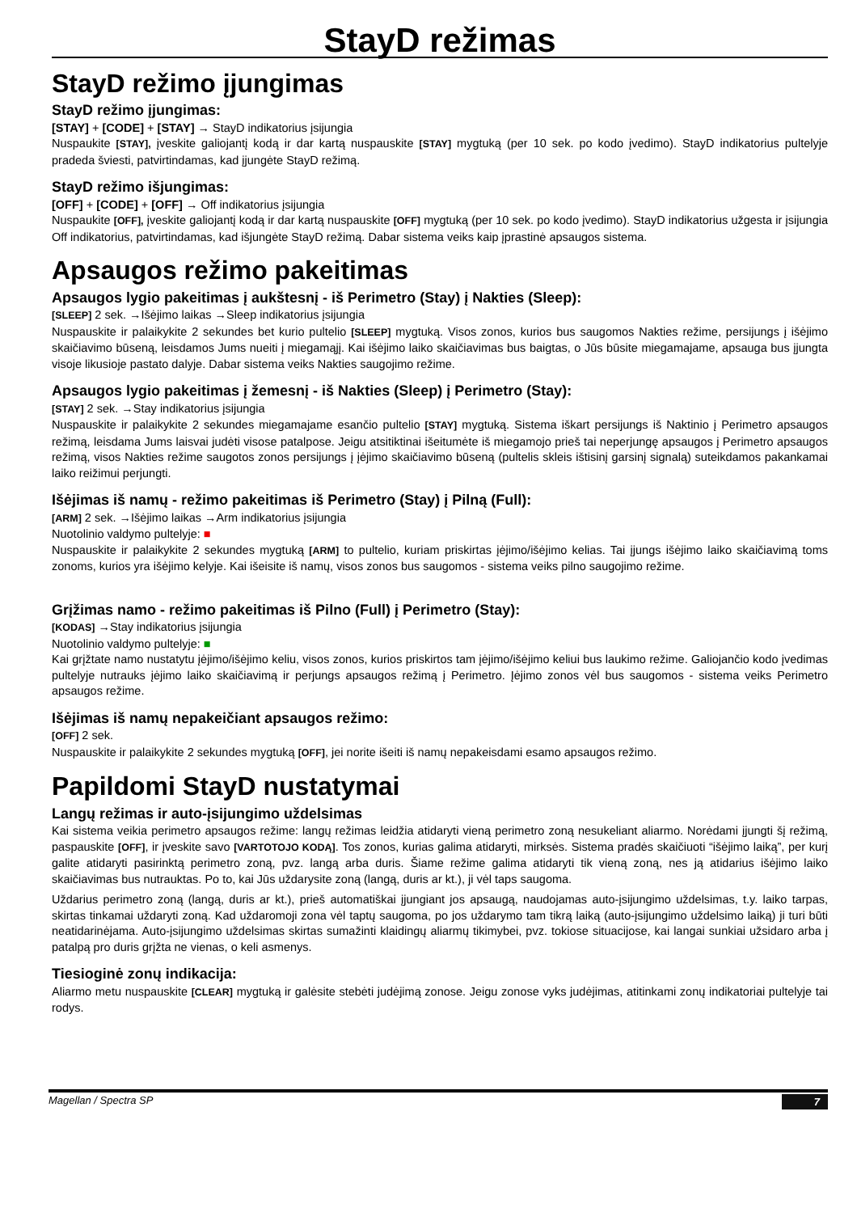StayD režimas
StayD režimo įjungimas
StayD režimo įjungimas:
[STAY] + [CODE] + [STAY] → StayD indikatorius įsijungia
Nuspaukite [STAY], įveskite galiojantį kodą ir dar kartą nuspauskite [STAY] mygtuką (per 10 sek. po kodo įvedimo). StayD indikatorius pultelyje pradeda šviesti, patvirtindamas, kad įjungėte StayD režimą.
StayD režimo išjungimas:
[OFF] + [CODE] + [OFF] → Off indikatorius įsijungia
Nuspaukite [OFF], įveskite galiojantį kodą ir dar kartą nuspauskite [OFF] mygtuką (per 10 sek. po kodo įvedimo). StayD indikatorius užgesta ir įsijungia Off indikatorius, patvirtindamas, kad išjungėte StayD režimą. Dabar sistema veiks kaip įprastinė apsaugos sistema.
Apsaugos režimo pakeitimas
Apsaugos lygio pakeitimas į aukštesnį - iš Perimetro (Stay) į Nakties (Sleep):
[SLEEP] 2 sek. →Išėjimo laikas →Sleep indikatorius įsijungia
Nuspauskite ir palaikykite 2 sekundes bet kurio pultelio [SLEEP] mygtuką. Visos zonos, kurios bus saugomos Nakties režime, persijungs į išėjimo skaičiavimo būseną, leisdamos Jums nueiti į miegamąjį. Kai išėjimo laiko skaičiavimas bus baigtas, o Jūs būsite miegamajame, apsauga bus įjungta visoje likusioje pastato dalyje. Dabar sistema veiks Nakties saugojimo režime.
Apsaugos lygio pakeitimas į žemesnį - iš Nakties (Sleep) į Perimetro (Stay):
[STAY] 2 sek. →Stay indikatorius įsijungia
Nuspauskite ir palaikykite 2 sekundes miegamajame esančio pultelio [STAY] mygtuką. Sistema iškart persijungs iš Naktinio į Perimetro apsaugos režimą, leisdama Jums laisvai judėti visose patalpose. Jeigu atsitiktinai išeitumėte iš miegamojo prieš tai neperjungę apsaugos į Perimetro apsaugos režimą, visos Nakties režime saugotos zonos persijungs į įėjimo skaičiavimo būseną (pultelis skleis ištisinį garsinį signalą) suteikdamos pakankamai laiko reižimui perjungti.
Išėjimas iš namų - režimo pakeitimas iš Perimetro (Stay) į Pilną (Full):
[ARM] 2 sek. →Išėjimo laikas →Arm indikatorius įsijungia
Nuotolinio valdymo pultelyje: ■
Nuspauskite ir palaikykite 2 sekundes mygtuką [ARM] to pultelio, kuriam priskirtas įėjimo/išėjimo kelias. Tai įjungs išėjimo laiko skaičiavimą toms zonoms, kurios yra išėjimo kelyje. Kai išeisite iš namų, visos zonos bus saugomos - sistema veiks pilno saugojimo režime.
Grįžimas namo - režimo pakeitimas iš Pilno (Full) į Perimetro (Stay):
[KODAS] →Stay indikatorius įsijungia
Nuotolinio valdymo pultelyje: ■
Kai grįžtate namo nustatytu įėjimo/išėjimo keliu, visos zonos, kurios priskirtos tam įėjimo/išėjimo keliui bus laukimo režime. Galiojančio kodo įvedimas pultelyje nutrauks įėjimo laiko skaičiavimą ir perjungs apsaugos režimą į Perimetro. Įėjimo zonos vėl bus saugomos - sistema veiks Perimetro apsaugos režime.
Išėjimas iš namų nepakeičiant apsaugos režimo:
[OFF] 2 sek.
Nuspauskite ir palaikykite 2 sekundes mygtuką [OFF], jei norite išeiti iš namų nepakeisdami esamo apsaugos režimo.
Papildomi StayD nustatymai
Langų režimas ir auto-įsijungimo uždelsimas
Kai sistema veikia perimetro apsaugos režime: langų režimas leidžia atidaryti vieną perimetro zoną nesukeliant aliarmo. Norėdami įjungti šį režimą, paspauskite [OFF], ir įveskite savo [VARTOTOJO KODĄ]. Tos zonos, kurias galima atidaryti, mirksės. Sistema pradės skaičiuoti “išėjimo laiką”, per kurį galite atidaryti pasirinktą perimetro zoną, pvz. langą arba duris. Šiame režime galima atidaryti tik vieną zoną, nes ją atidarius išėjimo laiko skaičiavimas bus nutrauktas. Po to, kai Jūs uždarysite zoną (langą, duris ar kt.), ji vėl taps saugoma.
Uždarius perimetro zoną (langą, duris ar kt.), prieš automatiškai įjungiant jos apsaugą, naudojamas auto-įsijungimo uždelsimas, t.y. laiko tarpas, skirtas tinkamai uždaryti zoną. Kad uždaromoji zona vėl taptų saugoma, po jos uždarymo tam tikrą laiką (auto-įsijungimo uždelsimo laiką) ji turi būti neatidarinėjama. Auto-įsijungimo uždelsimas skirtas sumažinti klaidingų aliarmų tikimybei, pvz. tokiose situacijose, kai langai sunkiai užsidaro arba į patalpą pro duris grįžta ne vienas, o keli asmenys.
Tiesioginė zonų indikacija:
Aliarmo metu nuspauskite [CLEAR] mygtuką ir galėsite stebėti judėjimą zonose. Jeigu zonose vyks judėjimas, atitinkami zonų indikatoriai pultelyje tai rodys.
Magellan / Spectra SP 7